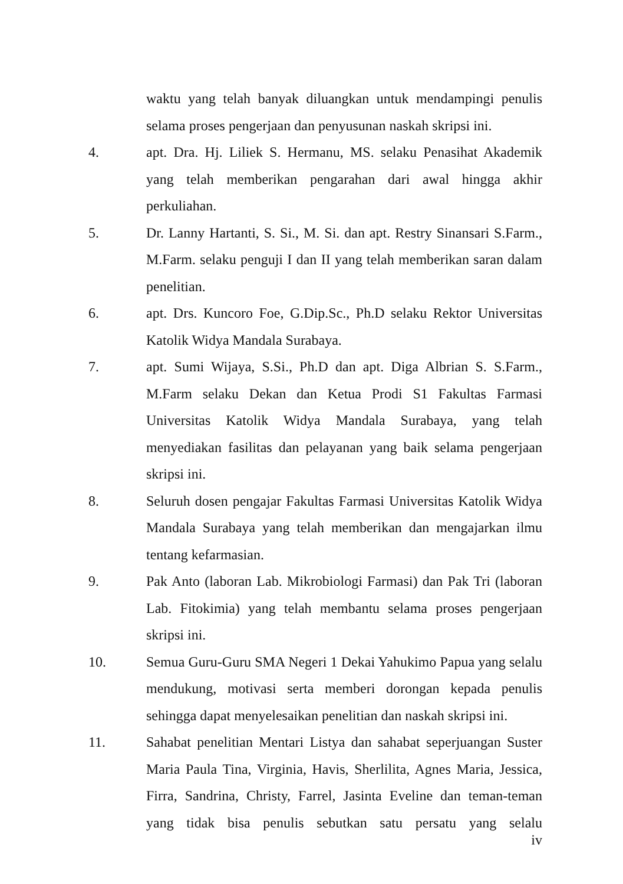waktu yang telah banyak diluangkan untuk mendampingi penulis selama proses pengerjaan dan penyusunan naskah skripsi ini.
4. apt. Dra. Hj. Liliek S. Hermanu, MS. selaku Penasihat Akademik yang telah memberikan pengarahan dari awal hingga akhir perkuliahan.
5. Dr. Lanny Hartanti, S. Si., M. Si. dan apt. Restry Sinansari S.Farm., M.Farm. selaku penguji I dan II yang telah memberikan saran dalam penelitian.
6. apt. Drs. Kuncoro Foe, G.Dip.Sc., Ph.D selaku Rektor Universitas Katolik Widya Mandala Surabaya.
7. apt. Sumi Wijaya, S.Si., Ph.D dan apt. Diga Albrian S. S.Farm., M.Farm selaku Dekan dan Ketua Prodi S1 Fakultas Farmasi Universitas Katolik Widya Mandala Surabaya, yang telah menyediakan fasilitas dan pelayanan yang baik selama pengerjaan skripsi ini.
8. Seluruh dosen pengajar Fakultas Farmasi Universitas Katolik Widya Mandala Surabaya yang telah memberikan dan mengajarkan ilmu tentang kefarmasian.
9. Pak Anto (laboran Lab. Mikrobiologi Farmasi) dan Pak Tri (laboran Lab. Fitokimia) yang telah membantu selama proses pengerjaan skripsi ini.
10. Semua Guru-Guru SMA Negeri 1 Dekai Yahukimo Papua yang selalu mendukung, motivasi serta memberi dorongan kepada penulis sehingga dapat menyelesaikan penelitian dan naskah skripsi ini.
11. Sahabat penelitian Mentari Listya dan sahabat seperjuangan Suster Maria Paula Tina, Virginia, Havis, Sherlilita, Agnes Maria, Jessica, Firra, Sandrina, Christy, Farrel, Jasinta Eveline dan teman-teman yang tidak bisa penulis sebutkan satu persatu yang selalu
iv